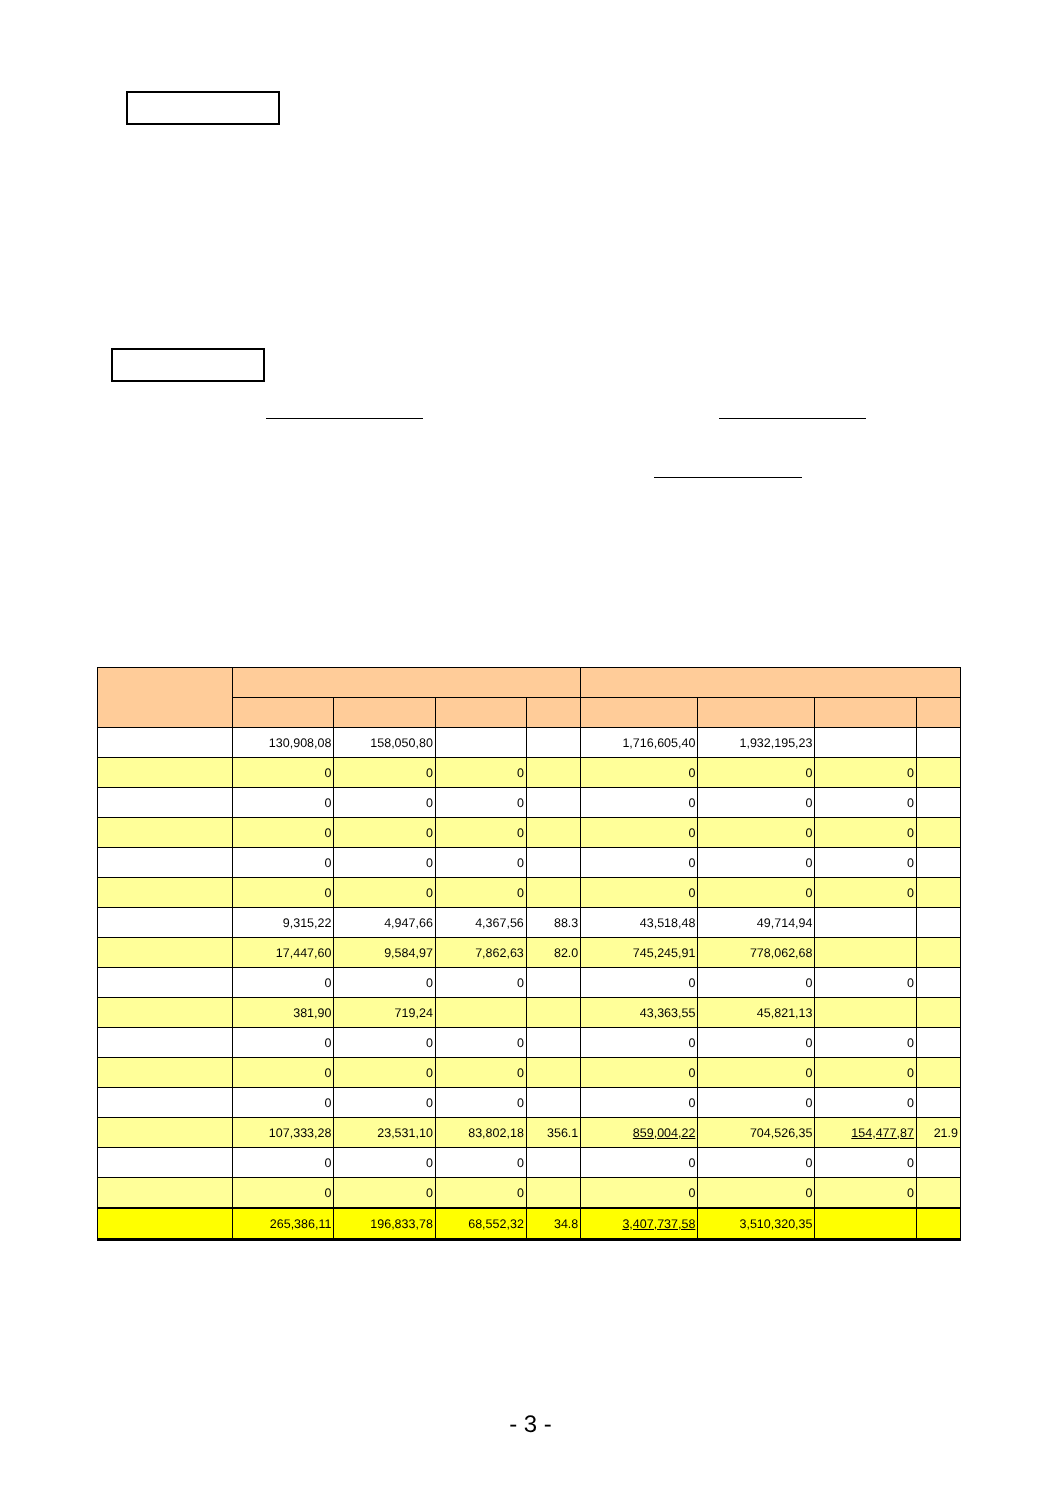| | 130,908,08 | 158,050,80 | | | 1,716,605,40 | 1,932,195,23 | | |
| | 0 | 0 | 0 | | 0 | 0 | 0 | |
| | 0 | 0 | 0 | | 0 | 0 | 0 | |
| | 0 | 0 | 0 | | 0 | 0 | 0 | |
| | 0 | 0 | 0 | | 0 | 0 | 0 | |
| | 0 | 0 | 0 | | 0 | 0 | 0 | |
| | 9,315,22 | 4,947,66 | 4,367,56 | 88.3 | 43,518,48 | 49,714,94 | | |
| | 17,447,60 | 9,584,97 | 7,862,63 | 82.0 | 745,245,91 | 778,062,68 | | |
| | 0 | 0 | 0 | | 0 | 0 | 0 | |
| | 381,90 | 719,24 | | | 43,363,55 | 45,821,13 | | |
| | 0 | 0 | 0 | | 0 | 0 | 0 | |
| | 0 | 0 | 0 | | 0 | 0 | 0 | |
| | 0 | 0 | 0 | | 0 | 0 | 0 | |
| | 107,333,28 | 23,531,10 | 83,802,18 | 356.1 | 859,004,22 | 704,526,35 | 154,477,87 | 21.9 |
| | 0 | 0 | 0 | | 0 | 0 | 0 | |
| | 0 | 0 | 0 | | 0 | 0 | 0 | |
| | 265,386,11 | 196,833,78 | 68,552,32 | 34.8 | 3,407,737,58 | 3,510,320,35 | | |
- 3 -